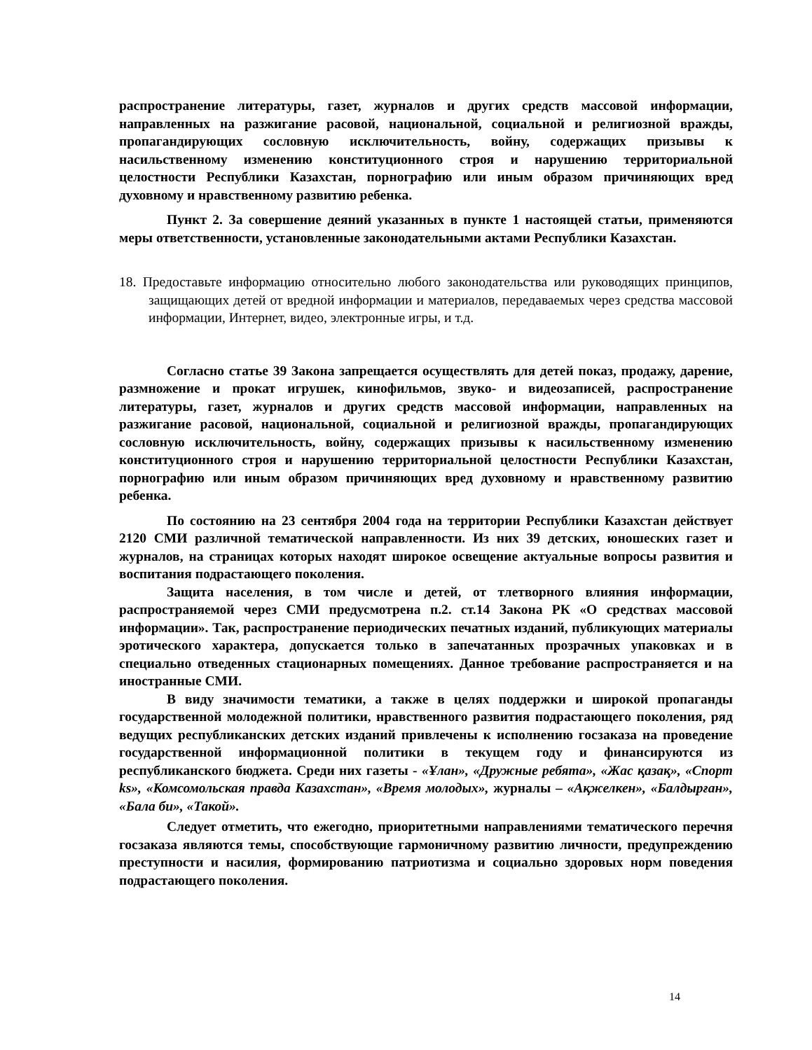распространение литературы, газет, журналов и других средств массовой информации, направленных на разжигание расовой, национальной, социальной и религиозной вражды, пропагандирующих сословную исключительность, войну, содержащих призывы к насильственному изменению конституционного строя и нарушению территориальной целостности Республики Казахстан, порнографию или иным образом причиняющих вред духовному и нравственному развитию ребенка.
Пункт 2. За совершение деяний указанных в пункте 1 настоящей статьи, применяются меры ответственности, установленные законодательными актами Республики Казахстан.
18. Предоставьте информацию относительно любого законодательства или руководящих принципов, защищающих детей от вредной информации и материалов, передаваемых через средства массовой информации, Интернет, видео, электронные игры, и т.д.
Согласно статье 39 Закона запрещается осуществлять для детей показ, продажу, дарение, размножение и прокат игрушек, кинофильмов, звуко- и видеозаписей, распространение литературы, газет, журналов и других средств массовой информации, направленных на разжигание расовой, национальной, социальной и религиозной вражды, пропагандирующих сословную исключительность, войну, содержащих призывы к насильственному изменению конституционного строя и нарушению территориальной целостности Республики Казахстан, порнографию или иным образом причиняющих вред духовному и нравственному развитию ребенка.
По состоянию на 23 сентября 2004 года на территории Республики Казахстан действует 2120 СМИ различной тематической направленности. Из них 39 детских, юношеских газет и журналов, на страницах которых находят широкое освещение актуальные вопросы развития и воспитания подрастающего поколения.
Защита населения, в том числе и детей, от тлетворного влияния информации, распространяемой через СМИ предусмотрена п.2. ст.14 Закона РК «О средствах массовой информации». Так, распространение периодических печатных изданий, публикующих материалы эротического характера, допускается только в запечатанных прозрачных упаковках и в специально отведенных стационарных помещениях. Данное требование распространяется и на иностранные СМИ.
В виду значимости тематики, а также в целях поддержки и широкой пропаганды государственной молодежной политики, нравственного развития подрастающего поколения, ряд ведущих республиканских детских изданий привлечены к исполнению госзаказа на проведение государственной информационной политики в текущем году и финансируются из республиканского бюджета. Среди них газеты - «Ұлан», «Дружные ребята», «Жас қазақ», «Спорт ks», «Комсомольская правда Казахстан», «Время молодых», журналы – «Ақжелкен», «Балдырған», «Бала би», «Такой».
Следует отметить, что ежегодно, приоритетными направлениями тематического перечня госзаказа являются темы, способствующие гармоничному развитию личности, предупреждению преступности и насилия, формированию патриотизма и социально здоровых норм поведения подрастающего поколения.
14